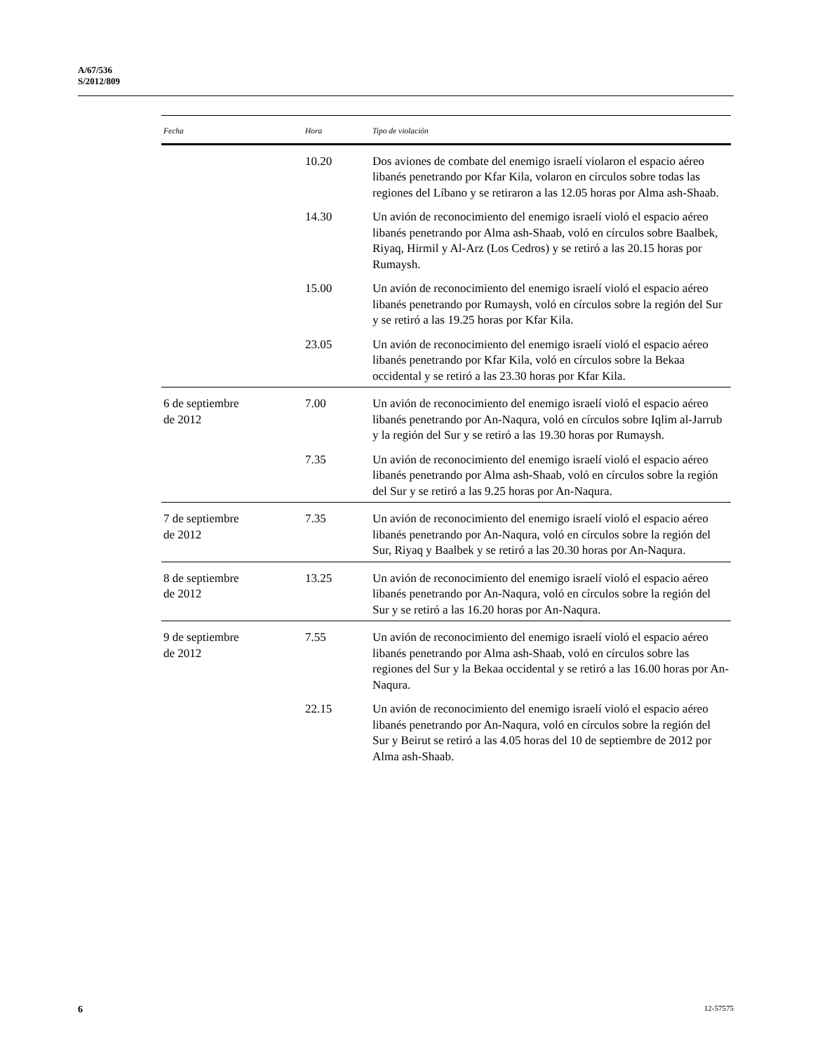A/67/536
S/2012/809
| Fecha | Hora | Tipo de violación |
| --- | --- | --- |
| | 10.20 | Dos aviones de combate del enemigo israelí violaron el espacio aéreo libanés penetrando por Kfar Kila, volaron en círculos sobre todas las regiones del Líbano y se retiraron a las 12.05 horas por Alma ash-Shaab. |
| | 14.30 | Un avión de reconocimiento del enemigo israelí violó el espacio aéreo libanés penetrando por Alma ash-Shaab, voló en círculos sobre Baalbek, Riyaq, Hirmil y Al-Arz (Los Cedros) y se retiró a las 20.15 horas por Rumaysh. |
| | 15.00 | Un avión de reconocimiento del enemigo israelí violó el espacio aéreo libanés penetrando por Rumaysh, voló en círculos sobre la región del Sur y se retiró a las 19.25 horas por Kfar Kila. |
| | 23.05 | Un avión de reconocimiento del enemigo israelí violó el espacio aéreo libanés penetrando por Kfar Kila, voló en círculos sobre la Bekaa occidental y se retiró a las 23.30 horas por Kfar Kila. |
| 6 de septiembre de 2012 | 7.00 | Un avión de reconocimiento del enemigo israelí violó el espacio aéreo libanés penetrando por An-Naqura, voló en círculos sobre Iqlim al-Jarrub y la región del Sur y se retiró a las 19.30 horas por Rumaysh. |
| | 7.35 | Un avión de reconocimiento del enemigo israelí violó el espacio aéreo libanés penetrando por Alma ash-Shaab, voló en círculos sobre la región del Sur y se retiró a las 9.25 horas por An-Naqura. |
| 7 de septiembre de 2012 | 7.35 | Un avión de reconocimiento del enemigo israelí violó el espacio aéreo libanés penetrando por An-Naqura, voló en círculos sobre la región del Sur, Riyaq y Baalbek y se retiró a las 20.30 horas por An-Naqura. |
| 8 de septiembre de 2012 | 13.25 | Un avión de reconocimiento del enemigo israelí violó el espacio aéreo libanés penetrando por An-Naqura, voló en círculos sobre la región del Sur y se retiró a las 16.20 horas por An-Naqura. |
| 9 de septiembre de 2012 | 7.55 | Un avión de reconocimiento del enemigo israelí violó el espacio aéreo libanés penetrando por Alma ash-Shaab, voló en círculos sobre las regiones del Sur y la Bekaa occidental y se retiró a las 16.00 horas por An-Naqura. |
| | 22.15 | Un avión de reconocimiento del enemigo israelí violó el espacio aéreo libanés penetrando por An-Naqura, voló en círculos sobre la región del Sur y Beirut se retiró a las 4.05 horas del 10 de septiembre de 2012 por Alma ash-Shaab. |
6 12-57575